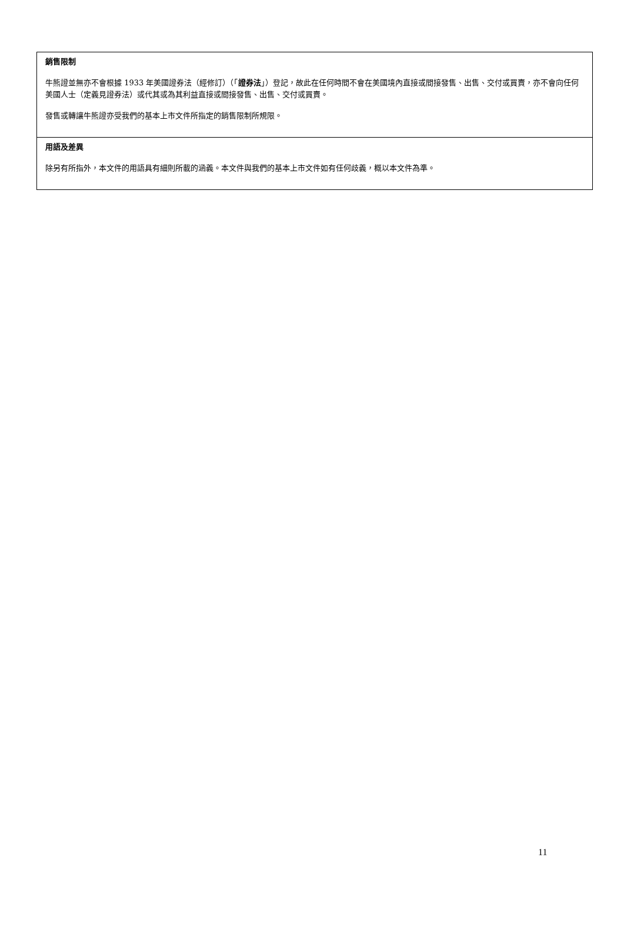銷售限制
牛熊證並無亦不會根據 1933 年美國證券法（經修訂）（「證券法」）登記，故此在任何時間不會在美國境內直接或間接發售、出售、交付或買賣，亦不會向任何美國人士（定義見證券法）或代其或為其利益直接或間接發售、出售、交付或買賣。
發售或轉讓牛熊證亦受我們的基本上市文件所指定的銷售限制所規限。
用語及差異
除另有所指外，本文件的用語具有細則所載的涵義。本文件與我們的基本上市文件如有任何歧義，概以本文件為準。
11